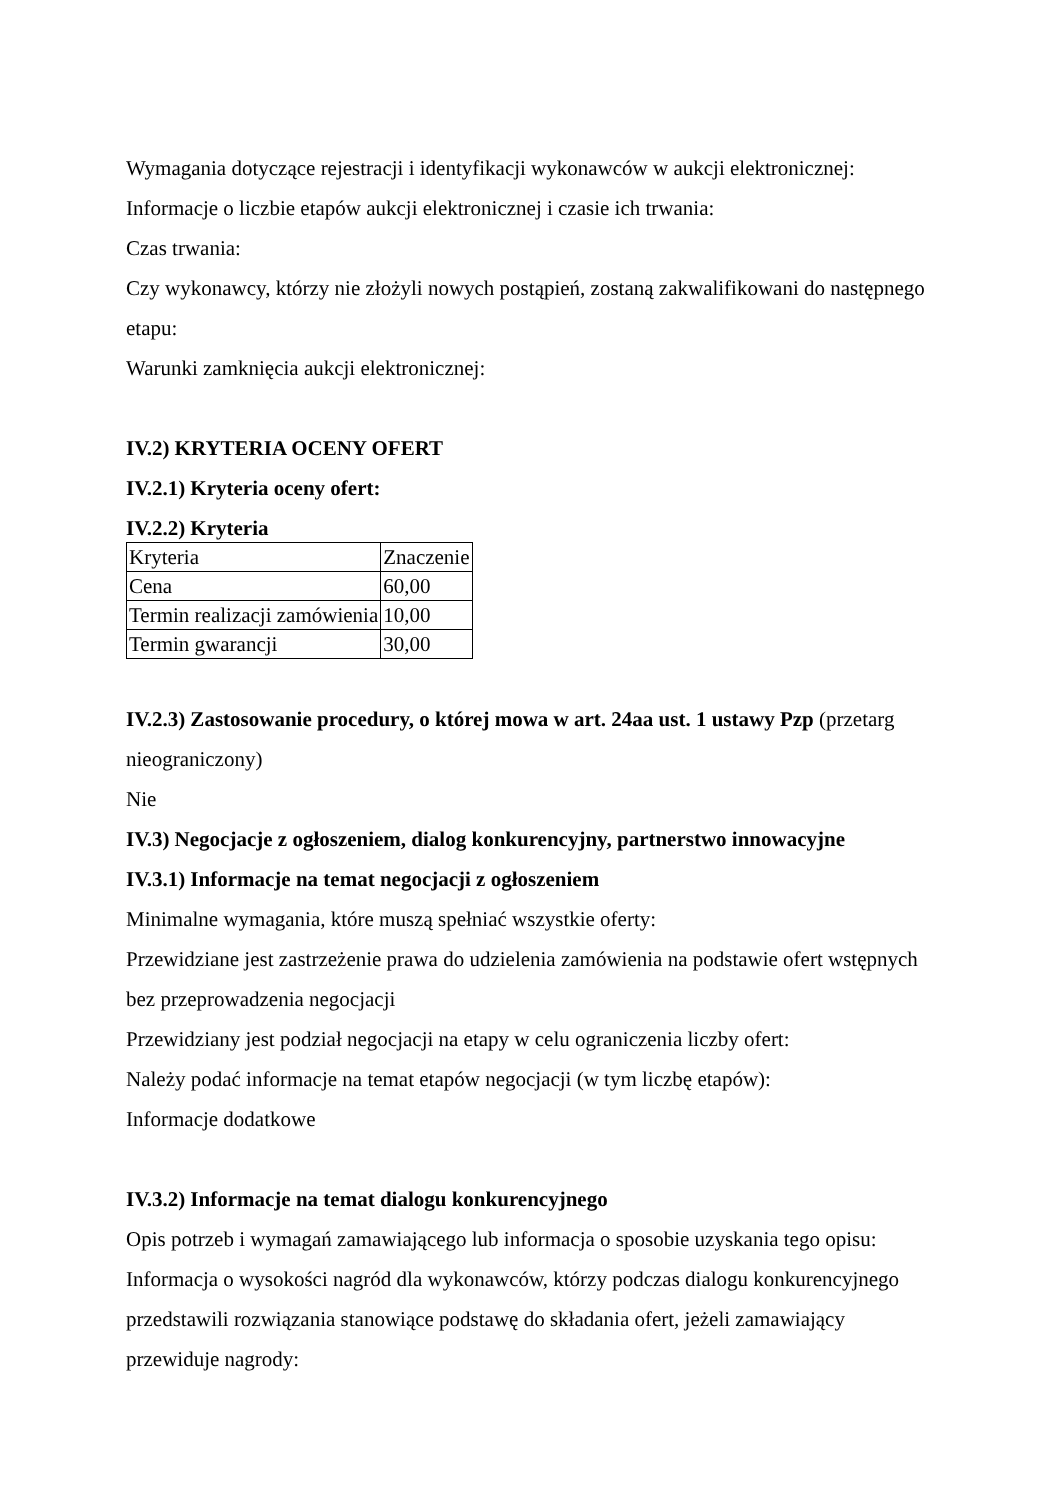Wymagania dotyczące rejestracji i identyfikacji wykonawców w aukcji elektronicznej:
Informacje o liczbie etapów aukcji elektronicznej i czasie ich trwania:
Czas trwania:
Czy wykonawcy, którzy nie złożyli nowych postąpień, zostaną zakwalifikowani do następnego etapu:
Warunki zamknięcia aukcji elektronicznej:
IV.2) KRYTERIA OCENY OFERT
IV.2.1) Kryteria oceny ofert:
IV.2.2) Kryteria
| Kryteria | Znaczenie |
| Cena | 60,00 |
| Termin realizacji zamówienia | 10,00 |
| Termin gwarancji | 30,00 |
IV.2.3) Zastosowanie procedury, o której mowa w art. 24aa ust. 1 ustawy Pzp (przetarg nieograniczony)
Nie
IV.3) Negocjacje z ogłoszeniem, dialog konkurencyjny, partnerstwo innowacyjne
IV.3.1) Informacje na temat negocjacji z ogłoszeniem
Minimalne wymagania, które muszą spełniać wszystkie oferty:
Przewidziane jest zastrzeżenie prawa do udzielenia zamówienia na podstawie ofert wstępnych bez przeprowadzenia negocjacji
Przewidziany jest podział negocjacji na etapy w celu ograniczenia liczby ofert:
Należy podać informacje na temat etapów negocjacji (w tym liczbę etapów):
Informacje dodatkowe
IV.3.2) Informacje na temat dialogu konkurencyjnego
Opis potrzeb i wymagań zamawiającego lub informacja o sposobie uzyskania tego opisu:
Informacja o wysokości nagród dla wykonawców, którzy podczas dialogu konkurencyjnego przedstawili rozwiązania stanowiące podstawę do składania ofert, jeżeli zamawiający przewiduje nagrody: